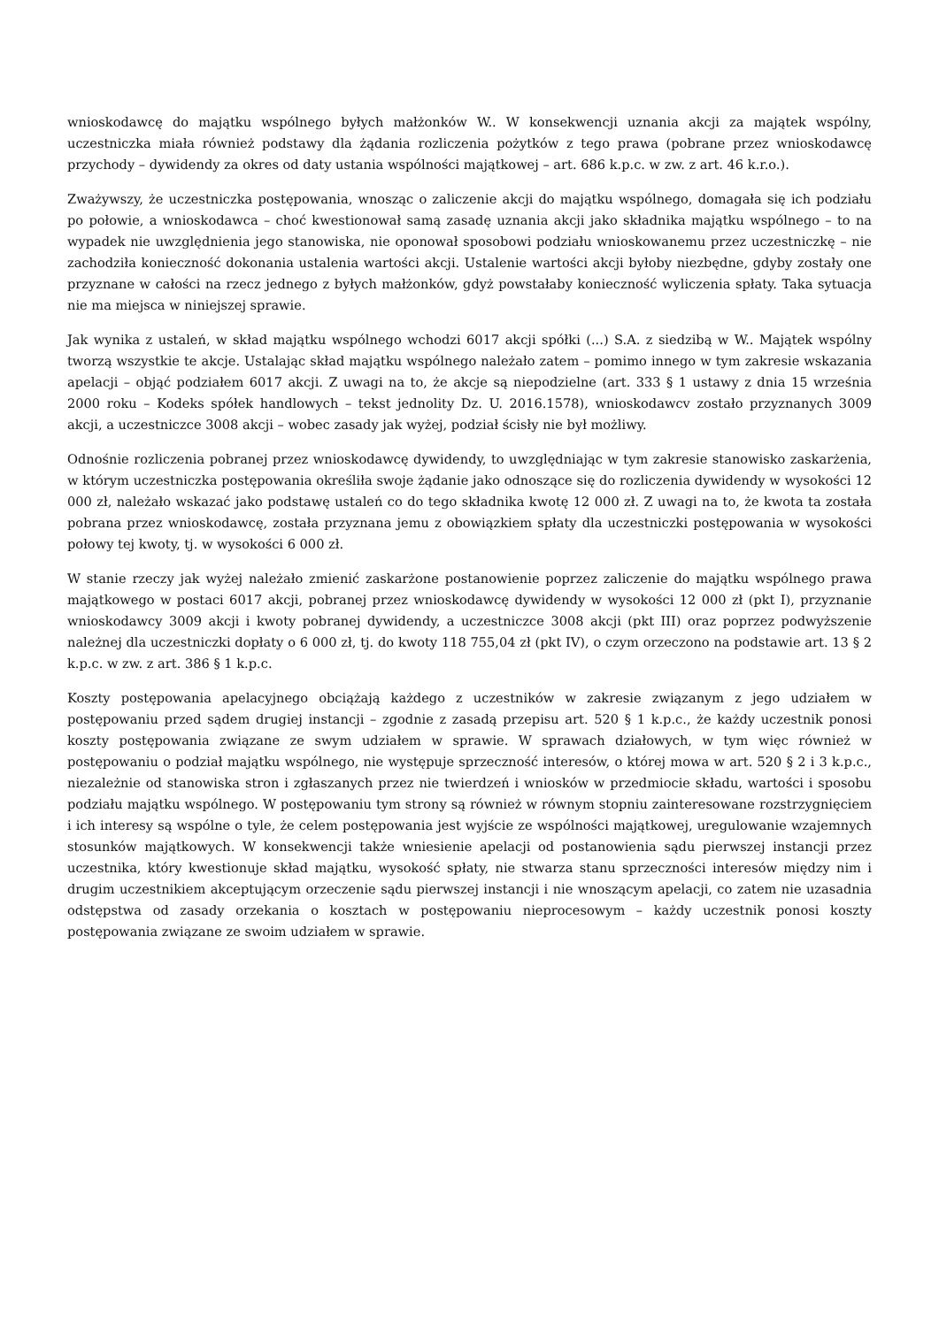wnioskodawcę do majątku wspólnego byłych małżonków W.. W konsekwencji uznania akcji za majątek wspólny, uczestniczka miała również podstawy dla żądania rozliczenia pożytków z tego prawa (pobrane przez wnioskodawcę przychody – dywidendy za okres od daty ustania wspólności majątkowej – art. 686 k.p.c. w zw. z art. 46 k.r.o.).
Zważywszy, że uczestniczka postępowania, wnosząc o zaliczenie akcji do majątku wspólnego, domagała się ich podziału po połowie, a wnioskodawca – choć kwestionował samą zasadę uznania akcji jako składnika majątku wspólnego – to na wypadek nie uwzględnienia jego stanowiska, nie oponował sposobowi podziału wnioskowanemu przez uczestniczkę – nie zachodziła konieczność dokonania ustalenia wartości akcji. Ustalenie wartości akcji byłoby niezbędne, gdyby zostały one przyznane w całości na rzecz jednego z byłych małżonków, gdyż powstałaby konieczność wyliczenia spłaty. Taka sytuacja nie ma miejsca w niniejszej sprawie.
Jak wynika z ustaleń, w skład majątku wspólnego wchodzi 6017 akcji spółki (...) S.A. z siedzibą w W.. Majątek wspólny tworzą wszystkie te akcje. Ustalając skład majątku wspólnego należało zatem – pomimo innego w tym zakresie wskazania apelacji – objąć podziałem 6017 akcji. Z uwagi na to, że akcje są niepodzielne (art. 333 § 1 ustawy z dnia 15 września 2000 roku – Kodeks spółek handlowych – tekst jednolity Dz. U. 2016.1578), wnioskodawcv zostało przyznanych 3009 akcji, a uczestniczce 3008 akcji – wobec zasady jak wyżej, podział ścisły nie był możliwy.
Odnośnie rozliczenia pobranej przez wnioskodawcę dywidendy, to uwzględniając w tym zakresie stanowisko zaskarżenia, w którym uczestniczka postępowania określiła swoje żądanie jako odnoszące się do rozliczenia dywidendy w wysokości 12 000 zł, należało wskazać jako podstawę ustaleń co do tego składnika kwotę 12 000 zł. Z uwagi na to, że kwota ta została pobrana przez wnioskodawcę, została przyznana jemu z obowiązkiem spłaty dla uczestniczki postępowania w wysokości połowy tej kwoty, tj. w wysokości 6 000 zł.
W stanie rzeczy jak wyżej należało zmienić zaskarżone postanowienie poprzez zaliczenie do majątku wspólnego prawa majątkowego w postaci 6017 akcji, pobranej przez wnioskodawcę dywidendy w wysokości 12 000 zł (pkt I), przyznanie wnioskodawcy 3009 akcji i kwoty pobranej dywidendy, a uczestniczce 3008 akcji (pkt III) oraz poprzez podwyższenie należnej dla uczestniczki dopłaty o 6 000 zł, tj. do kwoty 118 755,04 zł (pkt IV), o czym orzeczono na podstawie art. 13 § 2 k.p.c. w zw. z art. 386 § 1 k.p.c.
Koszty postępowania apelacyjnego obciążają każdego z uczestników w zakresie związanym z jego udziałem w postępowaniu przed sądem drugiej instancji – zgodnie z zasadą przepisu art. 520 § 1 k.p.c., że każdy uczestnik ponosi koszty postępowania związane ze swym udziałem w sprawie. W sprawach działowych, w tym więc również w postępowaniu o podział majątku wspólnego, nie występuje sprzeczność interesów, o której mowa w art. 520 § 2 i 3 k.p.c., niezależnie od stanowiska stron i zgłaszanych przez nie twierdzeń i wniosków w przedmiocie składu, wartości i sposobu podziału majątku wspólnego. W postępowaniu tym strony są również w równym stopniu zainteresowane rozstrzygnięciem i ich interesy są wspólne o tyle, że celem postępowania jest wyjście ze wspólności majątkowej, uregulowanie wzajemnych stosunków majątkowych. W konsekwencji także wniesienie apelacji od postanowienia sądu pierwszej instancji przez uczestnika, który kwestionuje skład majątku, wysokość spłaty, nie stwarza stanu sprzeczności interesów między nim i drugim uczestnikiem akceptującym orzeczenie sądu pierwszej instancji i nie wnoszącym apelacji, co zatem nie uzasadnia odstępstwa od zasady orzekania o kosztach w postępowaniu nieprocesowym – każdy uczestnik ponosi koszty postępowania związane ze swoim udziałem w sprawie.